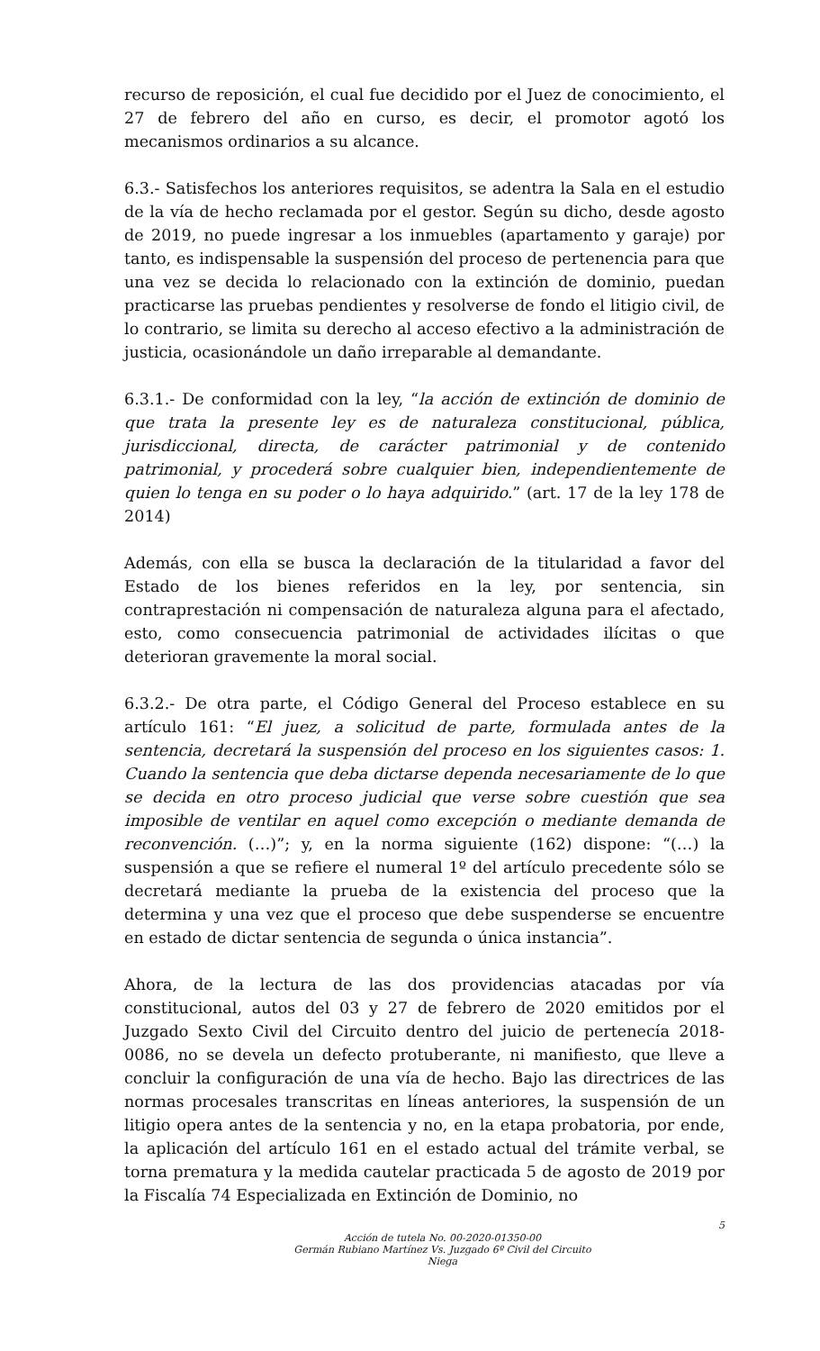recurso de reposición, el cual fue decidido por el Juez de conocimiento, el 27 de febrero del año en curso, es decir, el promotor agotó los mecanismos ordinarios a su alcance.
6.3.- Satisfechos los anteriores requisitos, se adentra la Sala en el estudio de la vía de hecho reclamada por el gestor. Según su dicho, desde agosto de 2019, no puede ingresar a los inmuebles (apartamento y garaje) por tanto, es indispensable la suspensión del proceso de pertenencia para que una vez se decida lo relacionado con la extinción de dominio, puedan practicarse las pruebas pendientes y resolverse de fondo el litigio civil, de lo contrario, se limita su derecho al acceso efectivo a la administración de justicia, ocasionándole un daño irreparable al demandante.
6.3.1.- De conformidad con la ley, “la acción de extinción de dominio de que trata la presente ley es de naturaleza constitucional, pública, jurisdiccional, directa, de carácter patrimonial y de contenido patrimonial, y procederá sobre cualquier bien, independientemente de quien lo tenga en su poder o lo haya adquirido.” (art. 17 de la ley 178 de 2014)
Además, con ella se busca la declaración de la titularidad a favor del Estado de los bienes referidos en la ley, por sentencia, sin contraprestación ni compensación de naturaleza alguna para el afectado, esto, como consecuencia patrimonial de actividades ilícitas o que deterioran gravemente la moral social.
6.3.2.- De otra parte, el Código General del Proceso establece en su artículo 161: “El juez, a solicitud de parte, formulada antes de la sentencia, decretará la suspensión del proceso en los siguientes casos: 1. Cuando la sentencia que deba dictarse dependa necesariamente de lo que se decida en otro proceso judicial que verse sobre cuestión que sea imposible de ventilar en aquel como excepción o mediante demanda de reconvención. (…)”; y, en la norma siguiente (162) dispone: “(…) la suspensión a que se refiere el numeral 1º del artículo precedente sólo se decretará mediante la prueba de la existencia del proceso que la determina y una vez que el proceso que debe suspenderse se encuentre en estado de dictar sentencia de segunda o única instancia”.
Ahora, de la lectura de las dos providencias atacadas por vía constitucional, autos del 03 y 27 de febrero de 2020 emitidos por el Juzgado Sexto Civil del Circuito dentro del juicio de pertenecía 2018-0086, no se devela un defecto protuberante, ni manifiesto, que lleve a concluir la configuración de una vía de hecho. Bajo las directrices de las normas procesales transcritas en líneas anteriores, la suspensión de un litigio opera antes de la sentencia y no, en la etapa probatoria, por ende, la aplicación del artículo 161 en el estado actual del trámite verbal, se torna prematura y la medida cautelar practicada 5 de agosto de 2019 por la Fiscalía 74 Especializada en Extinción de Dominio, no
5
Acción de tutela No. 00-2020-01350-00
Germán Rubiano Martínez Vs. Juzgado 6º Civil del Circuito
Niega